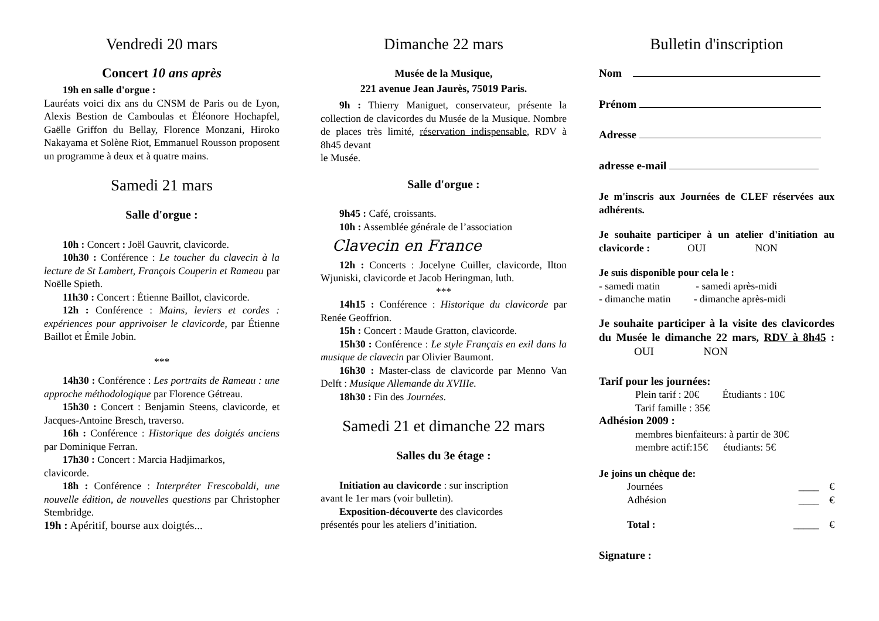Vendredi 20 mars
Concert 10 ans après
19h en salle d'orgue :
Lauréats voici dix ans du CNSM de Paris ou de Lyon, Alexis Bestion de Camboulas et Éléonore Hochapfel, Gaëlle Griffon du Bellay, Florence Monzani, Hiroko Nakayama et Solène Riot, Emmanuel Rousson proposent un programme à deux et à quatre mains.
Samedi 21 mars
Salle d'orgue :
10h : Concert : Joël Gauvrit, clavicorde.
10h30 : Conférence : Le toucher du clavecin à la lecture de St Lambert, François Couperin et Rameau par Noëlle Spieth.
11h30 : Concert : Étienne Baillot, clavicorde.
12h : Conférence : Mains, leviers et cordes : expériences pour apprivoiser le clavicorde, par Étienne Baillot et Émile Jobin.
***
14h30 : Conférence : Les portraits de Rameau : une approche méthodologique par Florence Gétreau.
15h30 : Concert : Benjamin Steens, clavicorde, et Jacques-Antoine Bresch, traverso.
16h : Conférence : Historique des doigtés anciens par Dominique Ferran.
17h30 : Concert : Marcia Hadjimarkos,
clavicorde.
18h : Conférence : Interpréter Frescobaldi, une nouvelle édition, de nouvelles questions par Christopher Stembridge.
19h : Apéritif, bourse aux doigtés...
Dimanche 22 mars
Musée de la Musique,
221 avenue Jean Jaurès, 75019 Paris.
9h : Thierry Maniguet, conservateur, présente la collection de clavicordes du Musée de la Musique. Nombre de places très limité, réservation indispensable, RDV à 8h45 devant
le Musée.
Salle d'orgue :
9h45 : Café, croissants.
10h : Assemblée générale de l’association
Clavecin en France
12h : Concerts : Jocelyne Cuiller, clavicorde, Ilton Wjuniski, clavicorde et Jacob Heringman, luth.
***
14h15 : Conférence : Historique du clavicorde par Renée Geoffrion.
15h : Concert : Maude Gratton, clavicorde.
15h30 : Conférence : Le style Français en exil dans la musique de clavecin par Olivier Baumont.
16h30 : Master-class de clavicorde par Menno Van Delft : Musique Allemande du XVIIIe.
18h30 : Fin des Journées.
Samedi 21 et dimanche 22 mars
Salles du 3e étage :
Initiation au clavicorde : sur inscription
avant le 1er mars (voir bulletin).
Exposition-découverte des clavicordes
présentés pour les ateliers d’initiation.
Bulletin d'inscription
Nom
Prénom
Adresse
adresse e-mail
Je m'inscris aux Journées de CLEF réservées aux adhérents.
Je souhaite participer à un atelier d'initiation au clavicorde : OUI NON
Je suis disponible pour cela le :
- samedi matin - samedi après-midi
- dimanche matin - dimanche après-midi
Je souhaite participer à la visite des clavicordes du Musée le dimanche 22 mars, RDV à 8h45 : OUI NON
Tarif pour les journées:
Plein tarif : 20€ Étudiants : 10€
Tarif famille : 35€
Adhésion 2009 :
membres bienfaiteurs: à partir de 30€
membre actif:15€ étudiants: 5€
Je joins un chèque de:
Journées ____ €
Adhésion ____ €
Total : _____ €
Signature :